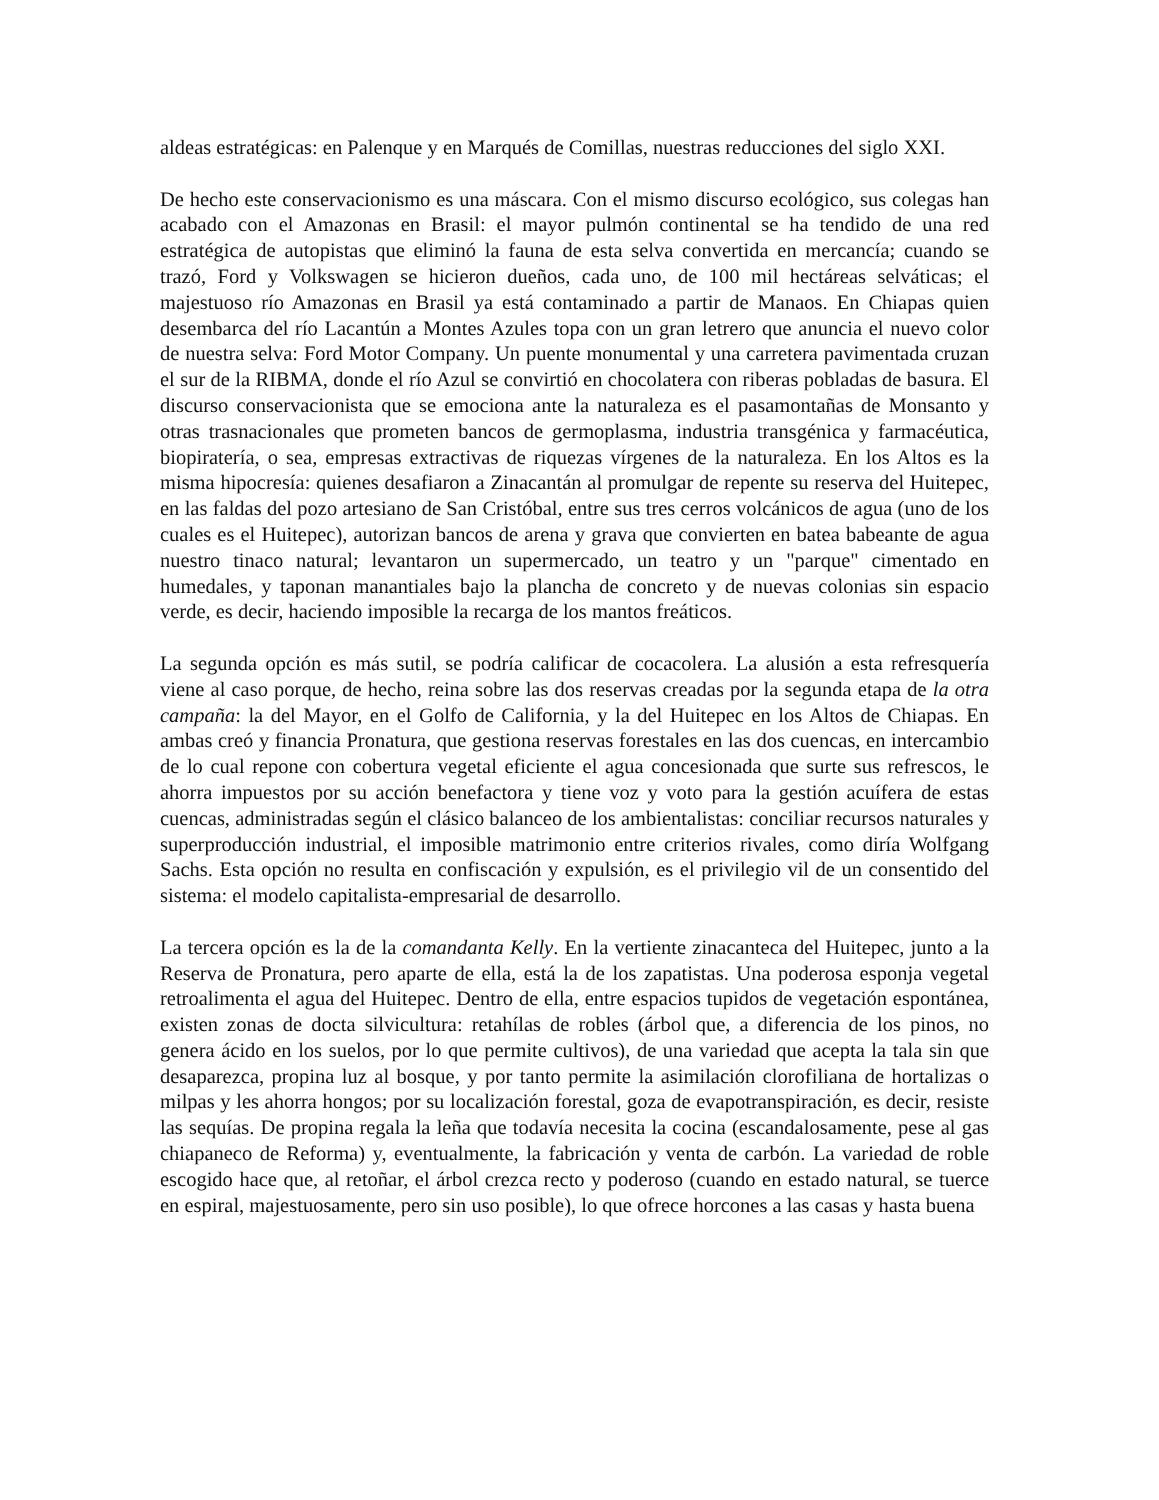aldeas estratégicas: en Palenque y en Marqués de Comillas, nuestras reducciones del siglo XXI.
De hecho este conservacionismo es una máscara. Con el mismo discurso ecológico, sus colegas han acabado con el Amazonas en Brasil: el mayor pulmón continental se ha tendido de una red estratégica de autopistas que eliminó la fauna de esta selva convertida en mercancía; cuando se trazó, Ford y Volkswagen se hicieron dueños, cada uno, de 100 mil hectáreas selváticas; el majestuoso río Amazonas en Brasil ya está contaminado a partir de Manaos. En Chiapas quien desembarca del río Lacantún a Montes Azules topa con un gran letrero que anuncia el nuevo color de nuestra selva: Ford Motor Company. Un puente monumental y una carretera pavimentada cruzan el sur de la RIBMA, donde el río Azul se convirtió en chocolatera con riberas pobladas de basura. El discurso conservacionista que se emociona ante la naturaleza es el pasamontañas de Monsanto y otras trasnacionales que prometen bancos de germoplasma, industria transgénica y farmacéutica, biopiratería, o sea, empresas extractivas de riquezas vírgenes de la naturaleza. En los Altos es la misma hipocresía: quienes desafiaron a Zinacantán al promulgar de repente su reserva del Huitepec, en las faldas del pozo artesiano de San Cristóbal, entre sus tres cerros volcánicos de agua (uno de los cuales es el Huitepec), autorizan bancos de arena y grava que convierten en batea babeante de agua nuestro tinaco natural; levantaron un supermercado, un teatro y un "parque" cimentado en humedales, y taponan manantiales bajo la plancha de concreto y de nuevas colonias sin espacio verde, es decir, haciendo imposible la recarga de los mantos freáticos.
La segunda opción es más sutil, se podría calificar de cocacolera. La alusión a esta refresquería viene al caso porque, de hecho, reina sobre las dos reservas creadas por la segunda etapa de la otra campaña: la del Mayor, en el Golfo de California, y la del Huitepec en los Altos de Chiapas. En ambas creó y financia Pronatura, que gestiona reservas forestales en las dos cuencas, en intercambio de lo cual repone con cobertura vegetal eficiente el agua concesionada que surte sus refrescos, le ahorra impuestos por su acción benefactora y tiene voz y voto para la gestión acuífera de estas cuencas, administradas según el clásico balanceo de los ambientalistas: conciliar recursos naturales y superproducción industrial, el imposible matrimonio entre criterios rivales, como diría Wolfgang Sachs. Esta opción no resulta en confiscación y expulsión, es el privilegio vil de un consentido del sistema: el modelo capitalista-empresarial de desarrollo.
La tercera opción es la de la comandanta Kelly. En la vertiente zinacanteca del Huitepec, junto a la Reserva de Pronatura, pero aparte de ella, está la de los zapatistas. Una poderosa esponja vegetal retroalimenta el agua del Huitepec. Dentro de ella, entre espacios tupidos de vegetación espontánea, existen zonas de docta silvicultura: retahílas de robles (árbol que, a diferencia de los pinos, no genera ácido en los suelos, por lo que permite cultivos), de una variedad que acepta la tala sin que desaparezca, propina luz al bosque, y por tanto permite la asimilación clorofiliana de hortalizas o milpas y les ahorra hongos; por su localización forestal, goza de evapotranspiración, es decir, resiste las sequías. De propina regala la leña que todavía necesita la cocina (escandalosamente, pese al gas chiapaneco de Reforma) y, eventualmente, la fabricación y venta de carbón. La variedad de roble escogido hace que, al retoñar, el árbol crezca recto y poderoso (cuando en estado natural, se tuerce en espiral, majestuosamente, pero sin uso posible), lo que ofrece horcones a las casas y hasta buena